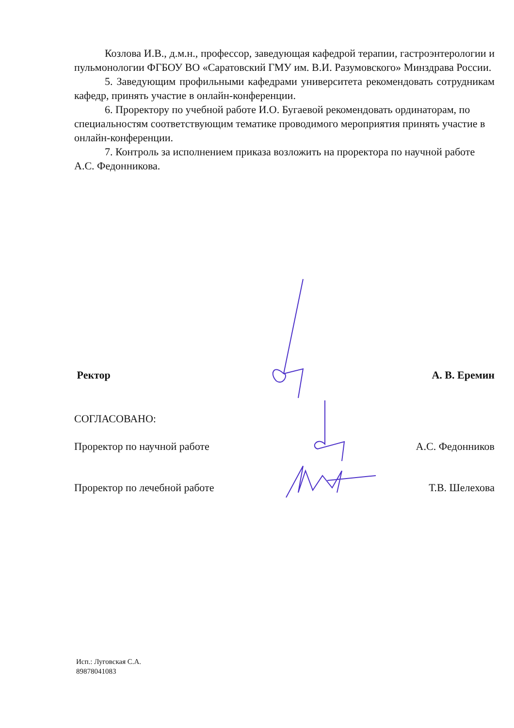Козлова И.В., д.м.н., профессор, заведующая кафедрой терапии, гастроэнтерологии и пульмонологии ФГБОУ ВО «Саратовский ГМУ им. В.И. Разумовского» Минздрава России.
5. Заведующим профильными кафедрами университета рекомендовать сотрудникам кафедр, принять участие в онлайн-конференции.
6. Проректору по учебной работе И.О. Бугаевой рекомендовать ординаторам, по специальностям соответствующим тематике проводимого мероприятия принять участие в онлайн-конференции.
7. Контроль за исполнением приказа возложить на проректора по научной работе А.С. Федонникова.
Ректор А. В. Еремин
СОГЛАСОВАНО:
Проректор по научной работе А.С. Федонников
Проректор по лечебной работе Т.В. Шелехова
Исп.: Луговская С.А.
89878041083